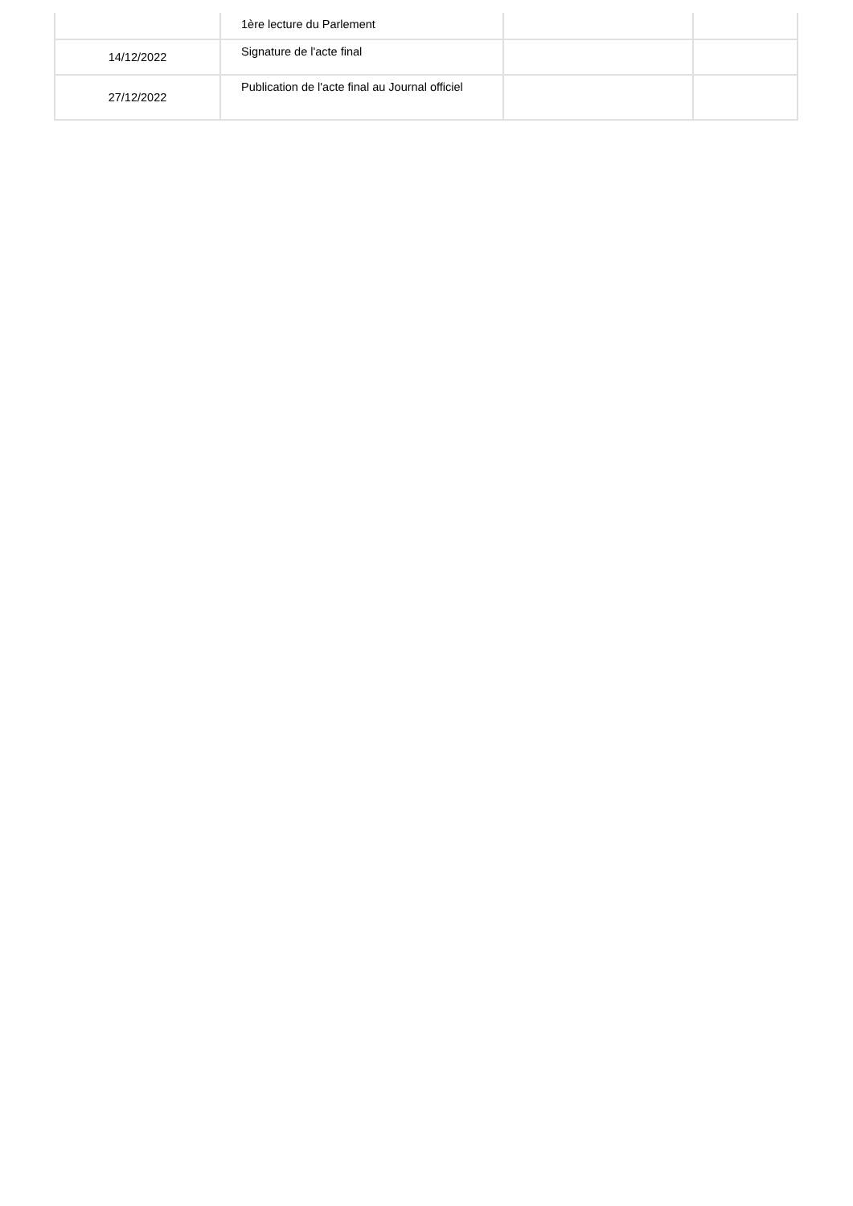| | 1ère lecture du Parlement | | |
| 14/12/2022 | Signature de l'acte final | | |
| 27/12/2022 | Publication de l'acte final au Journal officiel | | |